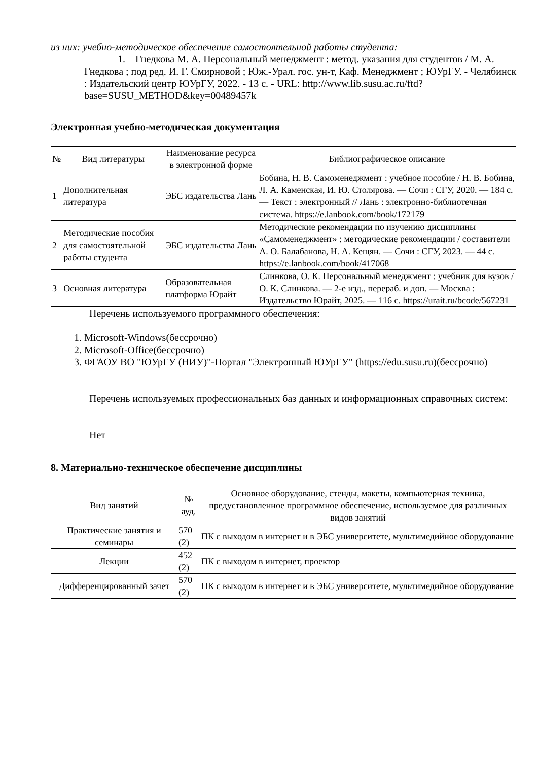из них: учебно-методическое обеспечение самостоятельной работы студента:
1. Гнедкова М. А. Персональный менеджмент : метод. указания для студентов / М. А. Гнедкова ; под ред. И. Г. Смирновой ; Юж.-Урал. гос. ун-т, Каф. Менеджмент ; ЮУрГУ. - Челябинск : Издательский центр ЮУрГУ, 2022. - 13 с. - URL: http://www.lib.susu.ac.ru/ftd?base=SUSU_METHOD&key=00489457k
Электронная учебно-методическая документация
| № | Вид литературы | Наименование ресурса в электронной форме | Библиографическое описание |
| --- | --- | --- | --- |
| 1 | Дополнительная литература | ЭБС издательства Лань | Бобина, Н. В. Самоменеджмент : учебное пособие / Н. В. Бобина, Л. А. Каменская, И. Ю. Столярова. — Сочи : СГУ, 2020. — 184 с. — Текст : электронный // Лань : электронно-библиотечная система. https://e.lanbook.com/book/172179 |
| 2 | Методические пособия для самостоятельной работы студента | ЭБС издательства Лань | Методические рекомендации по изучению дисциплины «Самоменеджмент» : методические рекомендации / составители А. О. Балабанова, Н. А. Кещян. — Сочи : СГУ, 2023. — 44 с. https://e.lanbook.com/book/417068 |
| 3 | Основная литература | Образовательная платформа Юрайт | Слинкова, О. К. Персональный менеджмент : учебник для вузов / О. К. Слинкова. — 2-е изд., перераб. и доп. — Москва : Издательство Юрайт, 2025. — 116 с. https://urait.ru/bcode/567231 |
Перечень используемого программного обеспечения:
1. Microsoft-Windows(бессрочно)
2. Microsoft-Office(бессрочно)
3. ФГАОУ ВО "ЮУрГУ (НИУ)"-Портал "Электронный ЮУрГУ" (https://edu.susu.ru)(бессрочно)
Перечень используемых профессиональных баз данных и информационных справочных систем:
Нет
8. Материально-техническое обеспечение дисциплины
| Вид занятий | № ауд. | Основное оборудование, стенды, макеты, компьютерная техника, предустановленное программное обеспечение, используемое для различных видов занятий |
| --- | --- | --- |
| Практические занятия и семинары | 570 (2) | ПК с выходом в интернет и в ЭБС университете, мультимедийное оборудование |
| Лекции | 452 (2) | ПК с выходом в интернет, проектор |
| Дифференцированный зачет | 570 (2) | ПК с выходом в интернет и в ЭБС университете, мультимедийное оборудование |